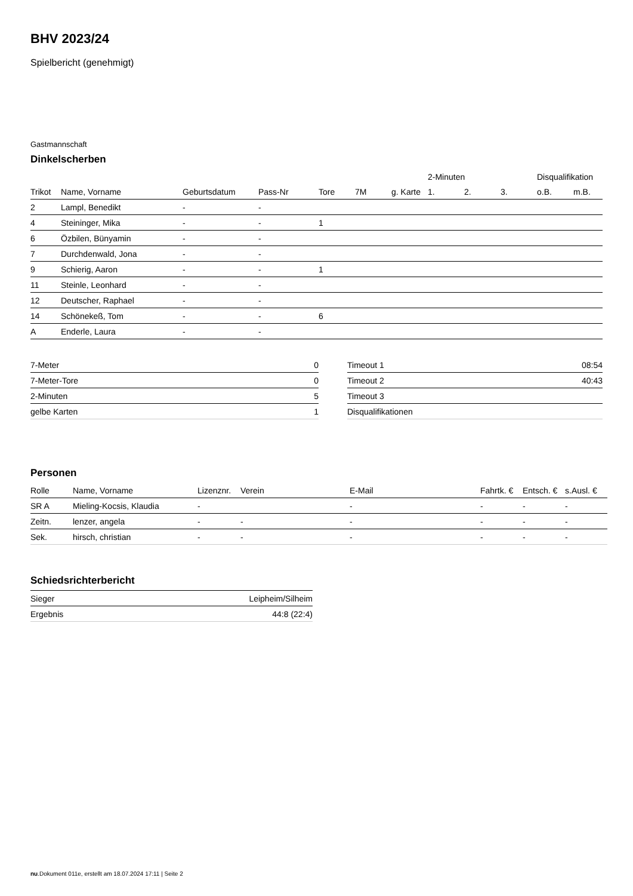BHV 2023/24
Spielbericht (genehmigt)
Gastmannschaft
Dinkelscherben
| | | | | | | | 2-Minuten | | | Disqualifikation | |
| --- | --- | --- | --- | --- | --- | --- | --- | --- | --- | --- | --- |
| Trikot | Name, Vorname | Geburtsdatum | Pass-Nr | Tore | 7M | g. Karte | 1. | 2. | 3. | o.B. | m.B. |
| 2 | Lampl, Benedikt | - | - | | | | | | | | |
| 4 | Steininger, Mika | - | - | 1 | | | | | | | |
| 6 | Özbilen, Bünyamin | - | - | | | | | | | | |
| 7 | Durchdenwald, Jona | - | - | | | | | | | | |
| 9 | Schierig, Aaron | - | - | 1 | | | | | | | |
| 11 | Steinle, Leonhard | - | - | | | | | | | | |
| 12 | Deutscher, Raphael | - | - | | | | | | | | |
| 14 | Schönekeß, Tom | - | - | 6 | | | | | | | |
| A | Enderle, Laura | - | - | | | | | | | | |
| 7-Meter | 0 |
| 7-Meter-Tore | 0 |
| 2-Minuten | 5 |
| gelbe Karten | 1 |
| Timeout 1 | 08:54 |
| Timeout 2 | 40:43 |
| Timeout 3 | |
| Disqualifikationen | |
Personen
| Rolle | Name, Vorname | Lizenznr. | Verein | E-Mail | Fahrtk. € | Entsch. € | s.Ausl. € |
| --- | --- | --- | --- | --- | --- | --- | --- |
| SR A | Mieling-Kocsis, Klaudia | - | | - | - | - | - |
| Zeitn. | lenzer, angela | - | - | - | - | - | - |
| Sek. | hirsch, christian | - | - | - | - | - | - |
Schiedsrichterbericht
| Sieger | Leipheim/Silheim |
| Ergebnis | 44:8 (22:4) |
nu.Dokument 011e, erstellt am 18.07.2024 17:11 | Seite 2